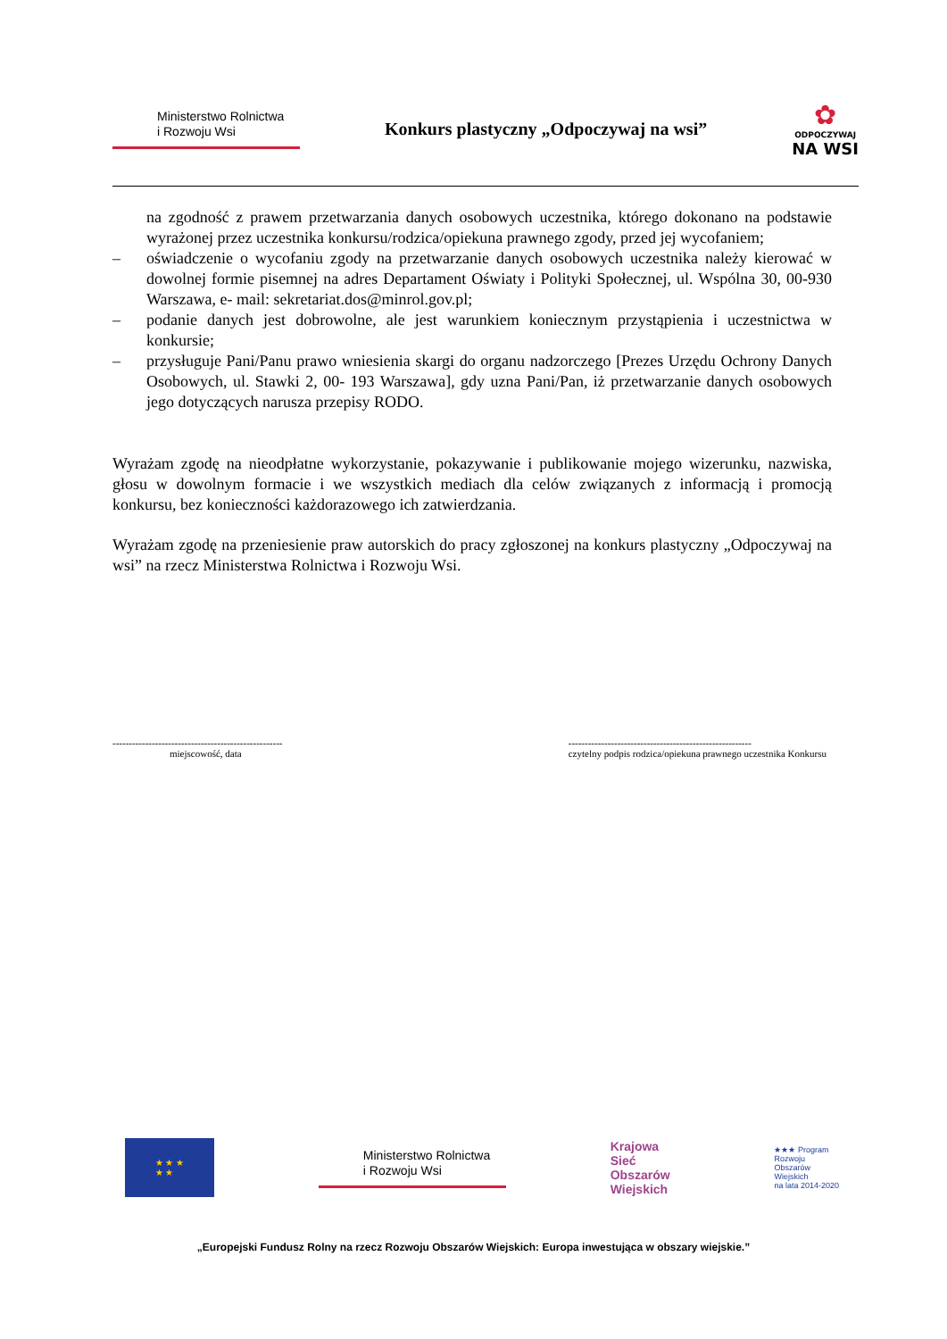Ministerstwo Rolnictwa
i Rozwoju Wsi
Konkurs plastyczny „Odpoczywaj na wsi”
✿
ODPOCZYWAJ
NA WSI
na zgodność z prawem przetwarzania danych osobowych uczestnika, którego dokonano na podstawie wyrażonej przez uczestnika konkursu/rodzica/opiekuna prawnego zgody, przed jej wycofaniem;
– oświadczenie o wycofaniu zgody na przetwarzanie danych osobowych uczestnika należy kierować w dowolnej formie pisemnej na adres Departament Oświaty i Polityki Społecznej, ul. Wspólna 30, 00-930 Warszawa, e- mail: sekretariat.dos@minrol.gov.pl;
– podanie danych jest dobrowolne, ale jest warunkiem koniecznym przystąpienia i uczestnictwa w konkursie;
– przysługuje Pani/Panu prawo wniesienia skargi do organu nadzorczego [Prezes Urzędu Ochrony Danych Osobowych, ul. Stawki 2, 00- 193 Warszawa], gdy uzna Pani/Pan, iż przetwarzanie danych osobowych jego dotyczących narusza przepisy RODO.
Wyrażam zgodę na nieodpłatne wykorzystanie, pokazywanie i publikowanie mojego wizerunku, nazwiska, głosu w dowolnym formacie i we wszystkich mediach dla celów związanych z informacją i promocją konkursu, bez konieczności każdorazowego ich zatwierdzania.
Wyrażam zgodę na przeniesienie praw autorskich do pracy zgłoszonej na konkurs plastyczny „Odpoczywaj na wsi” na rzecz Ministerstwa Rolnictwa i Rozwoju Wsi.
----------------------------------------------------
miejscowość, data
--------------------------------------------------------
czytelny podpis rodzica/opiekuna prawnego uczestnika Konkursu
★ ★ ★
★ ★
Ministerstwo Rolnictwa
i Rozwoju Wsi
Krajowa
Sieć
Obszarów
Wiejskich
★★★ Program
Rozwoju
Obszarów
Wiejskich
na lata 2014-2020
„Europejski Fundusz Rolny na rzecz Rozwoju Obszarów Wiejskich: Europa inwestująca w obszary wiejskie.”